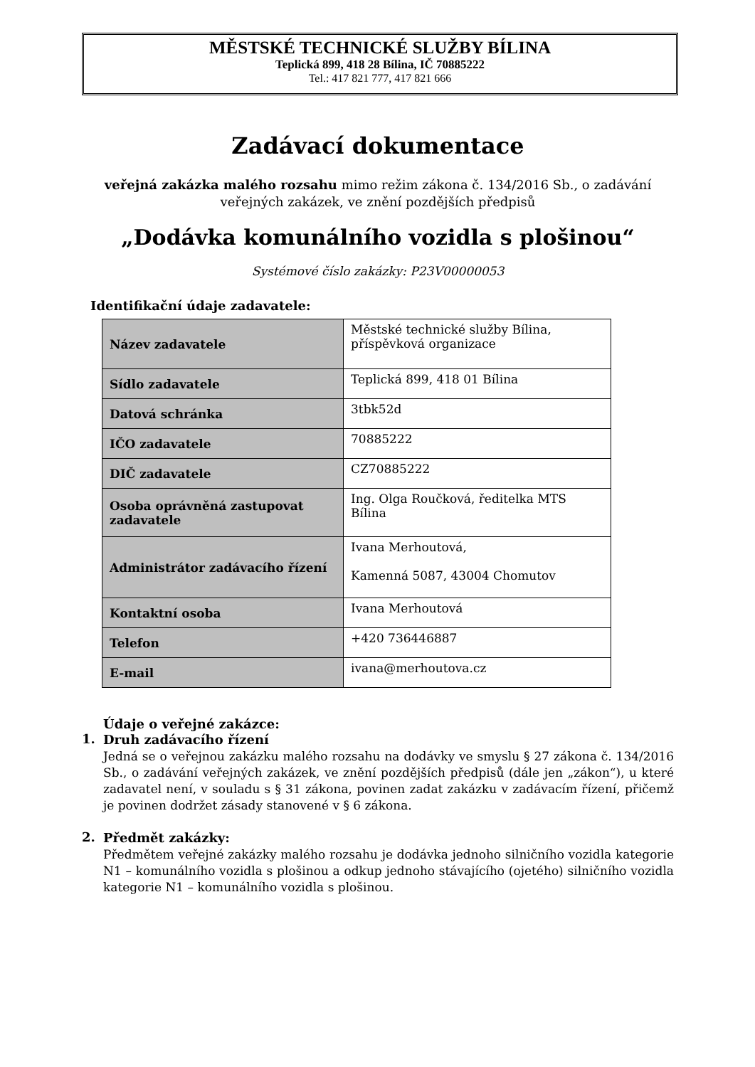MĚSTSKÉ TECHNICKÉ SLUŽBY BÍLINA
Teplická 899, 418 28 Bílina, IČ 70885222
Tel.: 417 821 777, 417 821 666
Zadávací dokumentace
veřejná zakázka malého rozsahu mimo režim zákona č. 134/2016 Sb., o zadávání veřejných zakázek, ve znění pozdějších předpisů
„Dodávka komunálního vozidla s plošinou“
Systémové číslo zakázky: P23V00000053
Identifikační údaje zadavatele:
| Název zadavatele | Městské technické služby Bílina, příspěvková organizace |
| Sídlo zadavatele | Teplická 899, 418 01 Bílina |
| Datová schránka | 3tbk52d |
| IČO zadavatele | 70885222 |
| DIČ zadavatele | CZ70885222 |
| Osoba oprávněná zastupovat zadavatele | Ing. Olga Roučková, ředitelka MTS Bílina |
| Administrátor zadávacího řízení | Ivana Merhoutová, Kamenná 5087, 43004 Chomutov |
| Kontaktní osoba | Ivana Merhoutová |
| Telefon | +420 736446887 |
| E-mail | ivana@merhoutova.cz |
Údaje o veřejné zakázce:
1.
Druh zadávacího řízení
Jedná se o veřejnou zakázku malého rozsahu na dodávky ve smyslu § 27 zákona č. 134/2016 Sb., o zadávání veřejných zakázek, ve znění pozdějších předpisů (dále jen „zákon“), u které zadavatel není, v souladu s § 31 zákona, povinen zadat zakázku v zadávacím řízení, přičemž je povinen dodržet zásady stanovené v § 6 zákona.
2.
Předmět zakázky:
Předmětem veřejné zakázky malého rozsahu je dodávka jednoho silničního vozidla kategorie N1 – komunálního vozidla s plošinou a odkup jednoho stávajícího (ojetého) silničního vozidla kategorie N1 – komunálního vozidla s plošinou.